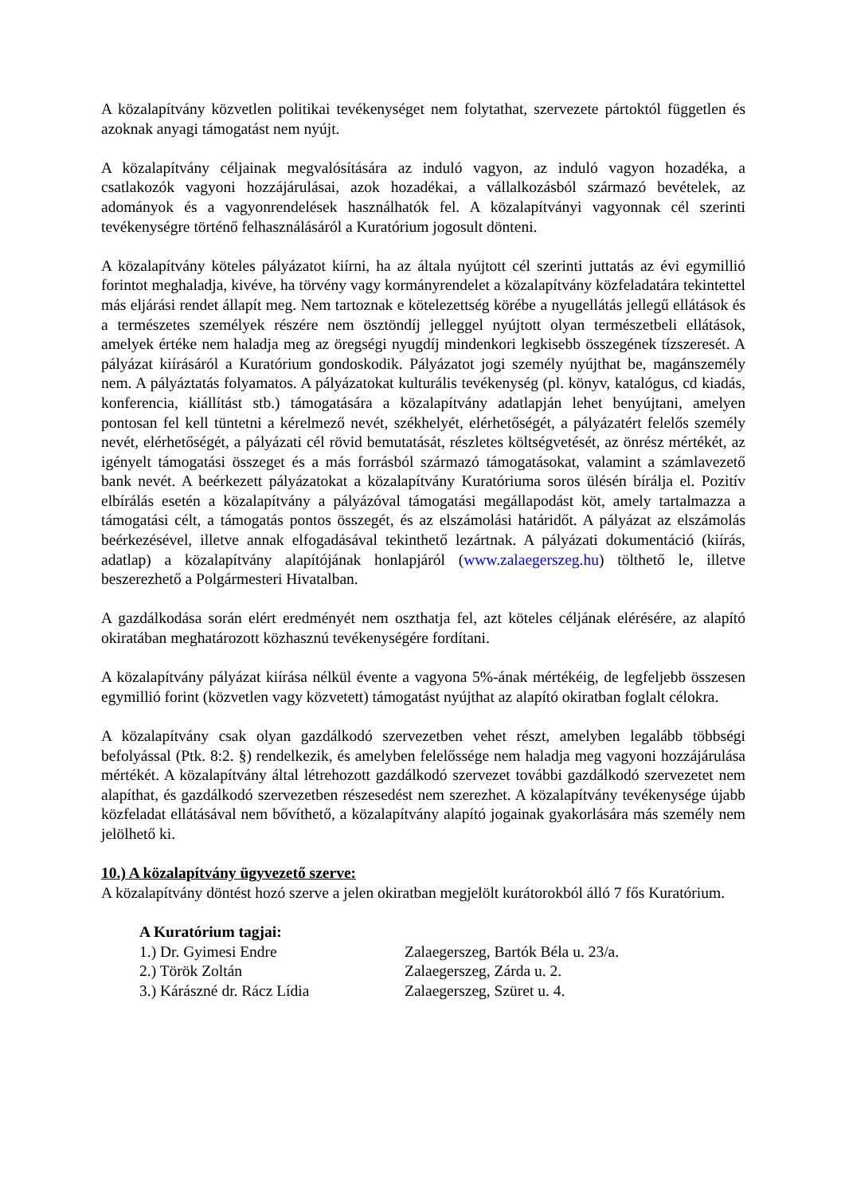A közalapítvány közvetlen politikai tevékenységet nem folytathat, szervezete pártoktól független és azoknak anyagi támogatást nem nyújt.
A közalapítvány céljainak megvalósítására az induló vagyon, az induló vagyon hozadéka, a csatlakozók vagyoni hozzájárulásai, azok hozadékai, a vállalkozásból származó bevételek, az adományok és a vagyonrendelések használhatók fel. A közalapítványi vagyonnak cél szerinti tevékenységre történő felhasználásáról a Kuratórium jogosult dönteni.
A közalapítvány köteles pályázatot kiírni, ha az általa nyújtott cél szerinti juttatás az évi egymillió forintot meghaladja, kivéve, ha törvény vagy kormányrendelet a közalapítvány közfeladatára tekintettel más eljárási rendet állapít meg. Nem tartoznak e kötelezettség körébe a nyugellátás jellegű ellátások és a természetes személyek részére nem ösztöndíj jelleggel nyújtott olyan természetbeli ellátások, amelyek értéke nem haladja meg az öregségi nyugdíj mindenkori legkisebb összegének tízszeresét. A pályázat kiírásáról a Kuratórium gondoskodik. Pályázatot jogi személy nyújthat be, magánszemély nem. A pályáztatás folyamatos. A pályázatokat kulturális tevékenység (pl. könyv, katalógus, cd kiadás, konferencia, kiállítást stb.) támogatására a közalapítvány adatlapján lehet benyújtani, amelyen pontosan fel kell tüntetni a kérelmező nevét, székhelyét, elérhetőségét, a pályázatért felelős személy nevét, elérhetőségét, a pályázati cél rövid bemutatását, részletes költségvetését, az önrész mértékét, az igényelt támogatási összeget és a más forrásból származó támogatásokat, valamint a számlavezető bank nevét. A beérkezett pályázatokat a közalapítvány Kuratóriuma soros ülésén bírálja el. Pozitív elbírálás esetén a közalapítvány a pályázóval támogatási megállapodást köt, amely tartalmazza a támogatási célt, a támogatás pontos összegét, és az elszámolási határidőt. A pályázat az elszámolás beérkezésével, illetve annak elfogadásával tekinthető lezártnak. A pályázati dokumentáció (kiírás, adatlap) a közalapítvány alapítójának honlapjáról (www.zalaegerszeg.hu) tölthető le, illetve beszerezhető a Polgármesteri Hivatalban.
A gazdálkodása során elért eredményét nem oszthatja fel, azt köteles céljának elérésére, az alapító okiratában meghatározott közhasznú tevékenységére fordítani.
A közalapítvány pályázat kiírása nélkül évente a vagyona 5%-ának mértékéig, de legfeljebb összesen egymillió forint (közvetlen vagy közvetett) támogatást nyújthat az alapító okiratban foglalt célokra.
A közalapítvány csak olyan gazdálkodó szervezetben vehet részt, amelyben legalább többségi befolyással (Ptk. 8:2. §) rendelkezik, és amelyben felelőssége nem haladja meg vagyoni hozzájárulása mértékét. A közalapítvány által létrehozott gazdálkodó szervezet további gazdálkodó szervezetet nem alapíthat, és gazdálkodó szervezetben részesedést nem szerezhet. A közalapítvány tevékenysége újabb közfeladat ellátásával nem bővíthető, a közalapítvány alapító jogainak gyakorlására más személy nem jelölhető ki.
10.) A közalapítvány ügyvezető szerve:
A közalapítvány döntést hozó szerve a jelen okiratban megjelölt kurátorokból álló 7 fős Kuratórium.
A Kuratórium tagjai:
1.) Dr. Gyimesi Endre Zalaegerszeg, Bartók Béla u. 23/a.
2.) Török Zoltán Zalaegerszeg, Zárda u. 2.
3.) Kárászné dr. Rácz Lídia Zalaegerszeg, Szüret u. 4.